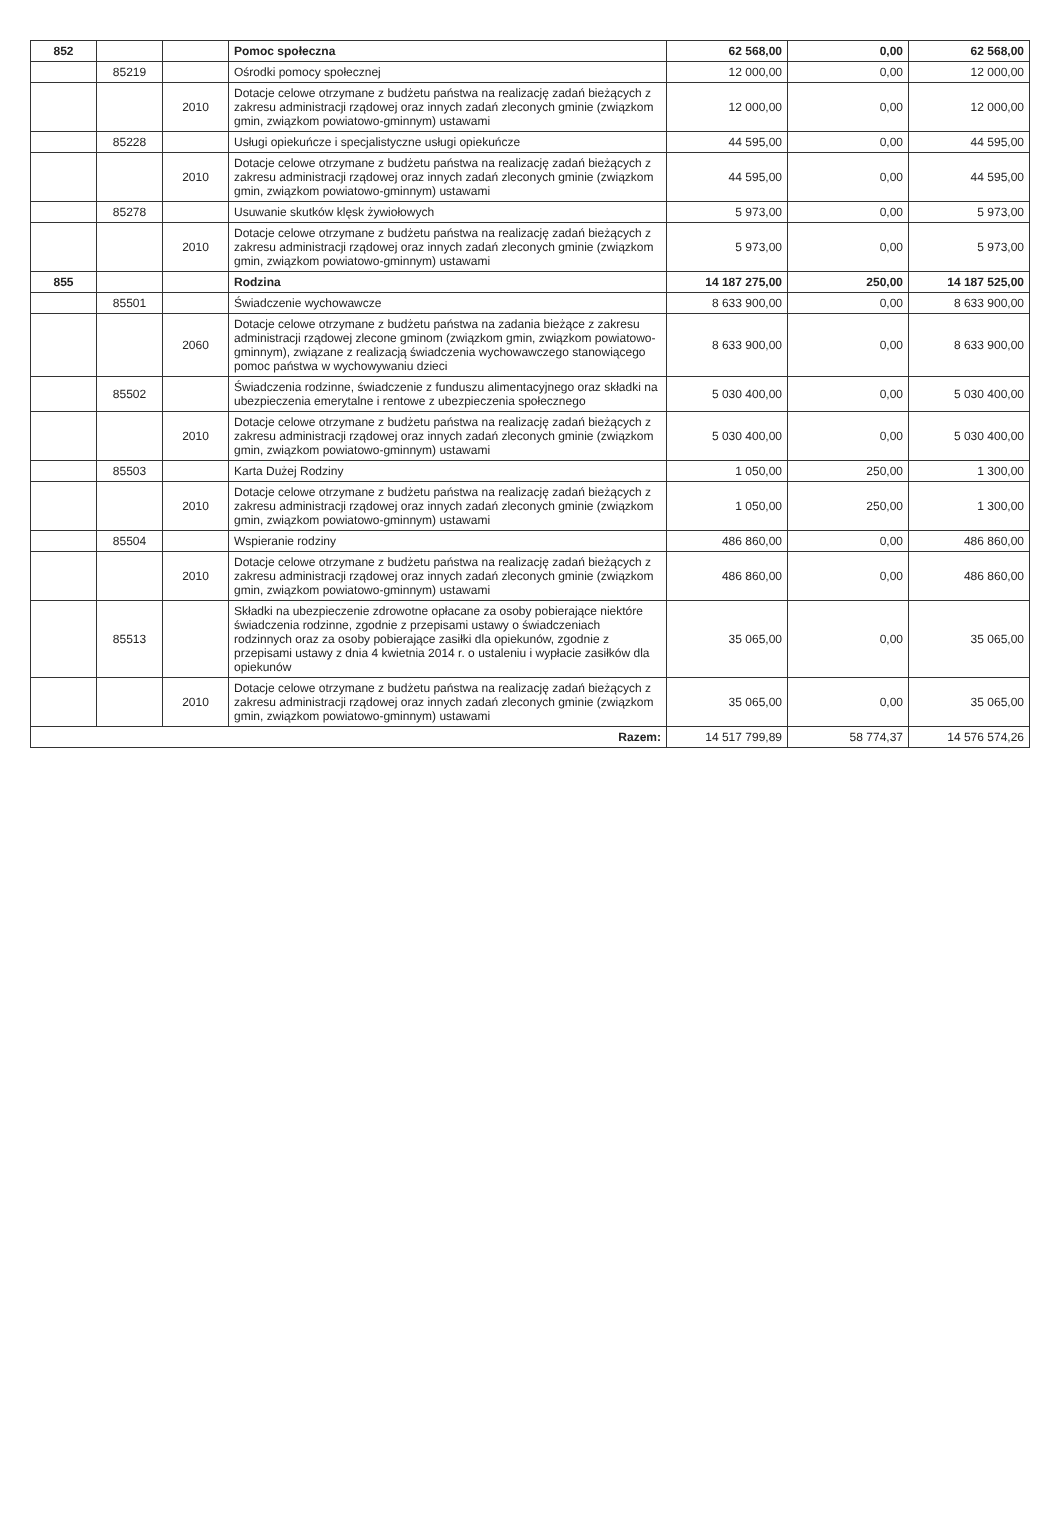| 852 | | | Pomoc społeczna | 62 568,00 | 0,00 | 62 568,00 |
| | 85219 | | Ośrodki pomocy społecznej | 12 000,00 | 0,00 | 12 000,00 |
| | | 2010 | Dotacje celowe otrzymane z budżetu państwa na realizację zadań bieżących z zakresu administracji rządowej oraz innych zadań zleconych gminie (związkom gmin, związkom powiatowo-gminnym) ustawami | 12 000,00 | 0,00 | 12 000,00 |
| | 85228 | | Usługi opiekuńcze i specjalistyczne usługi opiekuńcze | 44 595,00 | 0,00 | 44 595,00 |
| | | 2010 | Dotacje celowe otrzymane z budżetu państwa na realizację zadań bieżących z zakresu administracji rządowej oraz innych zadań zleconych gminie (związkom gmin, związkom powiatowo-gminnym) ustawami | 44 595,00 | 0,00 | 44 595,00 |
| | 85278 | | Usuwanie skutków klęsk żywiołowych | 5 973,00 | 0,00 | 5 973,00 |
| | | 2010 | Dotacje celowe otrzymane z budżetu państwa na realizację zadań bieżących z zakresu administracji rządowej oraz innych zadań zleconych gminie (związkom gmin, związkom powiatowo-gminnym) ustawami | 5 973,00 | 0,00 | 5 973,00 |
| 855 | | | Rodzina | 14 187 275,00 | 250,00 | 14 187 525,00 |
| | 85501 | | Świadczenie wychowawcze | 8 633 900,00 | 0,00 | 8 633 900,00 |
| | | 2060 | Dotacje celowe otrzymane z budżetu państwa na zadania bieżące z zakresu administracji rządowej zlecone gminom (związkom gmin, związkom powiatowo-gminnym), związane z realizacją świadczenia wychowawczego stanowiącego pomoc państwa w wychowywaniu dzieci | 8 633 900,00 | 0,00 | 8 633 900,00 |
| | 85502 | | Świadczenia rodzinne, świadczenie z funduszu alimentacyjnego oraz składki na ubezpieczenia emerytalne i rentowe z ubezpieczenia społecznego | 5 030 400,00 | 0,00 | 5 030 400,00 |
| | | 2010 | Dotacje celowe otrzymane z budżetu państwa na realizację zadań bieżących z zakresu administracji rządowej oraz innych zadań zleconych gminie (związkom gmin, związkom powiatowo-gminnym) ustawami | 5 030 400,00 | 0,00 | 5 030 400,00 |
| | 85503 | | Karta Dużej Rodziny | 1 050,00 | 250,00 | 1 300,00 |
| | | 2010 | Dotacje celowe otrzymane z budżetu państwa na realizację zadań bieżących z zakresu administracji rządowej oraz innych zadań zleconych gminie (związkom gmin, związkom powiatowo-gminnym) ustawami | 1 050,00 | 250,00 | 1 300,00 |
| | 85504 | | Wspieranie rodziny | 486 860,00 | 0,00 | 486 860,00 |
| | | 2010 | Dotacje celowe otrzymane z budżetu państwa na realizację zadań bieżących z zakresu administracji rządowej oraz innych zadań zleconych gminie (związkom gmin, związkom powiatowo-gminnym) ustawami | 486 860,00 | 0,00 | 486 860,00 |
| | 85513 | | Składki na ubezpieczenie zdrowotne opłacane za osoby pobierające niektóre świadczenia rodzinne, zgodnie z przepisami ustawy o świadczeniach rodzinnych oraz za osoby pobierające zasiłki dla opiekunów, zgodnie z przepisami ustawy z dnia 4 kwietnia 2014 r. o ustaleniu i wypłacie zasiłków dla opiekunów | 35 065,00 | 0,00 | 35 065,00 |
| | | 2010 | Dotacje celowe otrzymane z budżetu państwa na realizację zadań bieżących z zakresu administracji rządowej oraz innych zadań zleconych gminie (związkom gmin, związkom powiatowo-gminnym) ustawami | 35 065,00 | 0,00 | 35 065,00 |
| Razem: | | | | 14 517 799,89 | 58 774,37 | 14 576 574,26 |